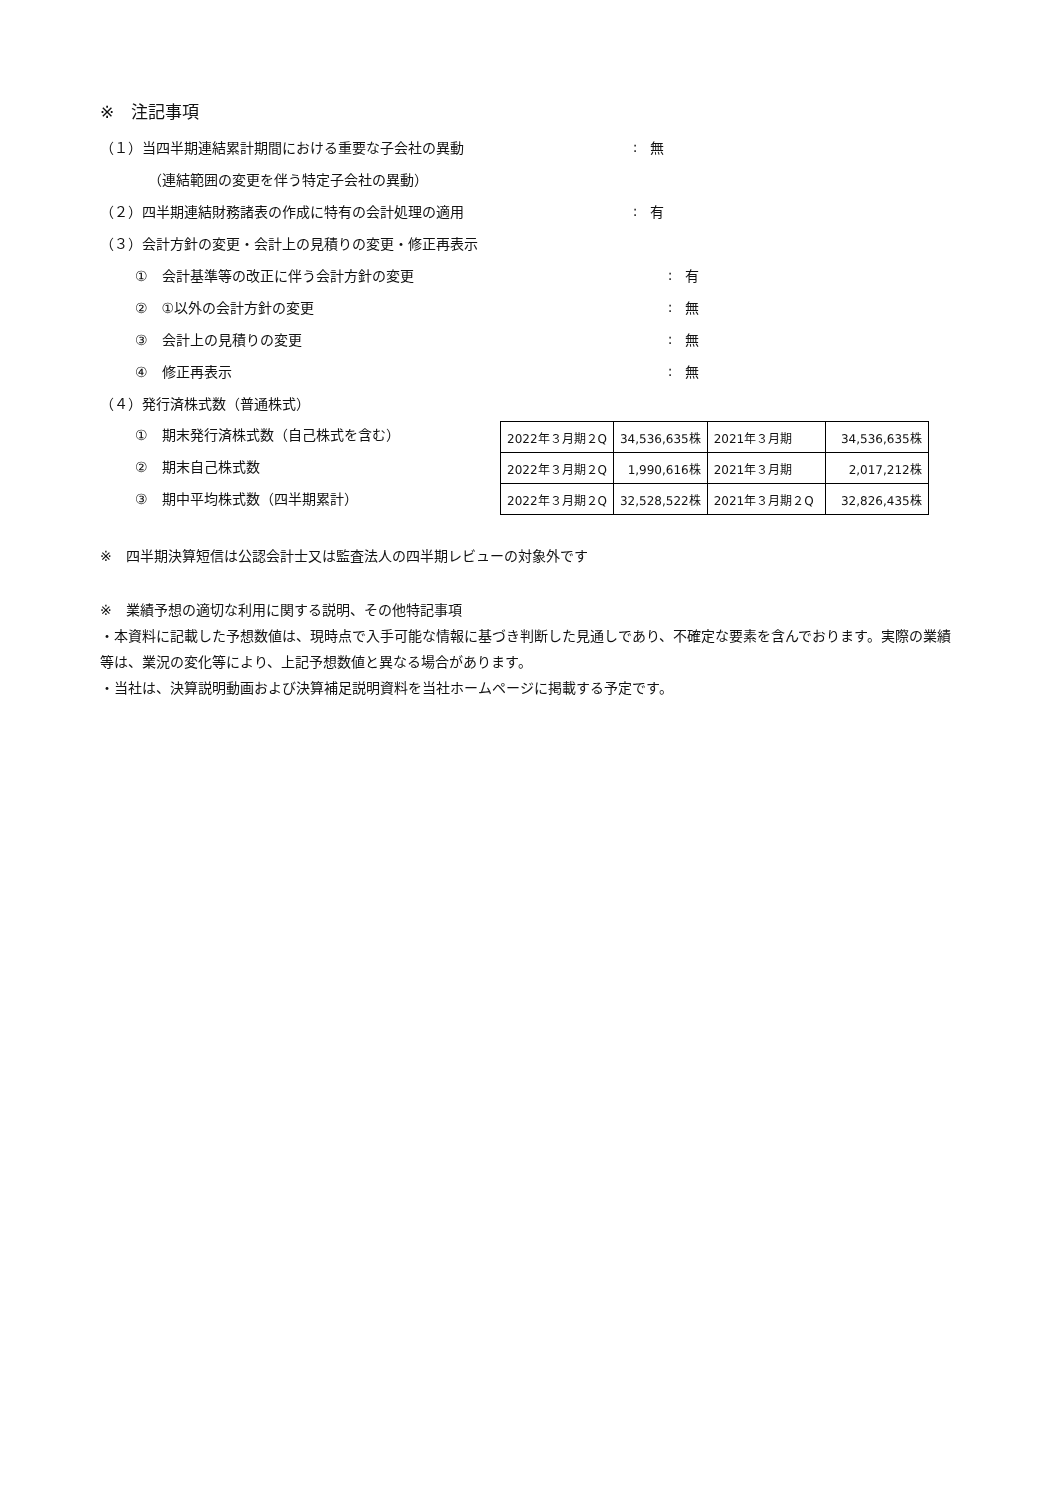※　注記事項
（１）当四半期連結累計期間における重要な子会社の異動 : 無
（連結範囲の変更を伴う特定子会社の異動）
（２）四半期連結財務諸表の作成に特有の会計処理の適用 : 有
（３）会計方針の変更・会計上の見積りの変更・修正再表示
①　会計基準等の改正に伴う会計方針の変更 : 有
②　①以外の会計方針の変更 : 無
③　会計上の見積りの変更 : 無
④　修正再表示 : 無
（４）発行済株式数（普通株式）
①　期末発行済株式数（自己株式を含む）
②　期末自己株式数
③　期中平均株式数（四半期累計）
| 2022年３月期２Q | 34,536,635株 | 2021年３月期 | 34,536,635株 |
| 2022年３月期２Q | 1,990,616株 | 2021年３月期 | 2,017,212株 |
| 2022年３月期２Q | 32,528,522株 | 2021年３月期２Q | 32,826,435株 |
※　四半期決算短信は公認会計士又は監査法人の四半期レビューの対象外です
※　業績予想の適切な利用に関する説明、その他特記事項
・本資料に記載した予想数値は、現時点で入手可能な情報に基づき判断した見通しであり、不確定な要素を含んでおります。実際の業績等は、業況の変化等により、上記予想数値と異なる場合があります。
・当社は、決算説明動画および決算補足説明資料を当社ホームページに掲載する予定です。